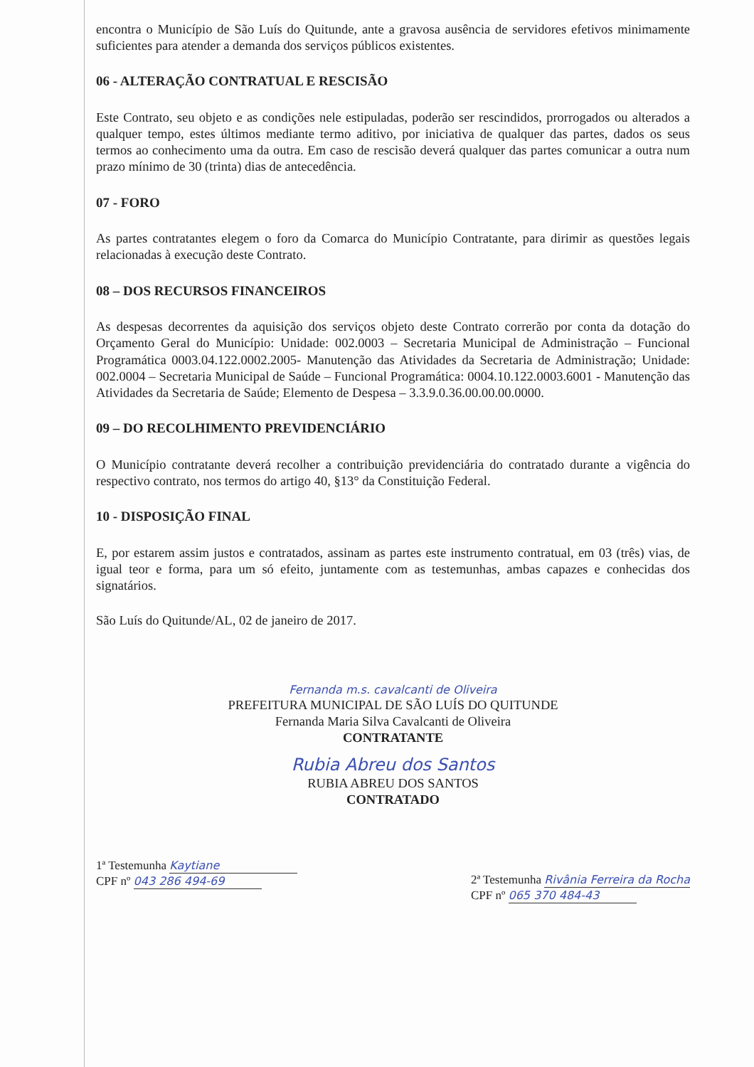encontra o Município de São Luís do Quitunde, ante a gravosa ausência de servidores efetivos minimamente suficientes para atender a demanda dos serviços públicos existentes.
06 - ALTERAÇÃO CONTRATUAL E RESCISÃO
Este Contrato, seu objeto e as condições nele estipuladas, poderão ser rescindidos, prorrogados ou alterados a qualquer tempo, estes últimos mediante termo aditivo, por iniciativa de qualquer das partes, dados os seus termos ao conhecimento uma da outra. Em caso de rescisão deverá qualquer das partes comunicar a outra num prazo mínimo de 30 (trinta) dias de antecedência.
07 - FORO
As partes contratantes elegem o foro da Comarca do Município Contratante, para dirimir as questões legais relacionadas à execução deste Contrato.
08 – DOS RECURSOS FINANCEIROS
As despesas decorrentes da aquisição dos serviços objeto deste Contrato correrão por conta da dotação do Orçamento Geral do Município: Unidade: 002.0003 – Secretaria Municipal de Administração – Funcional Programática 0003.04.122.0002.2005- Manutenção das Atividades da Secretaria de Administração; Unidade: 002.0004 – Secretaria Municipal de Saúde – Funcional Programática: 0004.10.122.0003.6001 - Manutenção das Atividades da Secretaria de Saúde; Elemento de Despesa – 3.3.9.0.36.00.00.00.0000.
09 – DO RECOLHIMENTO PREVIDENCIÁRIO
O Município contratante deverá recolher a contribuição previdenciária do contratado durante a vigência do respectivo contrato, nos termos do artigo 40, §13° da Constituição Federal.
10 - DISPOSIÇÃO FINAL
E, por estarem assim justos e contratados, assinam as partes este instrumento contratual, em 03 (três) vias, de igual teor e forma, para um só efeito, juntamente com as testemunhas, ambas capazes e conhecidas dos signatários.
São Luís do Quitunde/AL, 02 de janeiro de 2017.
Fernanda m.s. cavalcanti de Oliveira
PREFEITURA MUNICIPAL DE SÃO LUÍS DO QUITUNDE
Fernanda Maria Silva Cavalcanti de Oliveira
CONTRATANTE
Rubia Abreu dos Santos
RUBIA ABREU DOS SANTOS
CONTRATADO
1ª Testemunha Kaytiane
CPF nº 043 286 494-69
2ª Testemunha Rivânia Ferreira da Rocha
CPF nº 065 370 484-43